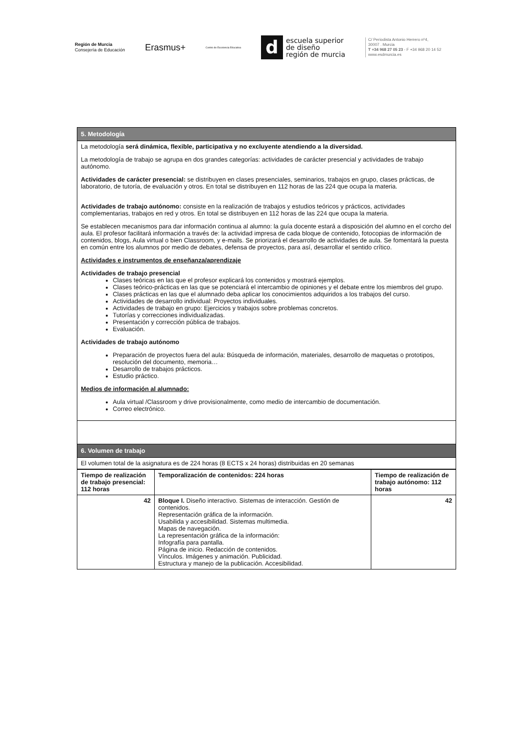Región de Murcia
Consejería de Educación
Erasmus+
Centro de Excelencia Educativa
descuela superior
de diseño
región de murcia
C/ Periodista Antonio Herrero nº4,
30007 . Murcia
T +34 968 27 05 23 - F +34 968 20 14 52
www.esdmurcia.es
| 5. Metodología |
| La metodología será dinámica, flexible, participativa y no excluyente atendiendo a la diversidad. La metodología de trabajo se agrupa en dos grandes categorías: actividades de carácter presencial y actividades de trabajo autónomo. Actividades de carácter presencial: se distribuyen en clases presenciales, seminarios, trabajos en grupo, clases prácticas, de laboratorio, de tutoría, de evaluación y otros. En total se distribuyen en 112 horas de las 224 que ocupa la materia. Actividades de trabajo autónomo: consiste en la realización de trabajos y estudios teóricos y prácticos, actividades complementarias, trabajos en red y otros. En total se distribuyen en 112 horas de las 224 que ocupa la materia. Se establecen mecanismos para dar información continua al alumno: la guía docente estará a disposición del alumno en el corcho del aula. El profesor facilitará información a través de: la actividad impresa de cada bloque de contenido, fotocopias de información de contenidos, blogs, Aula virtual o bien Classroom, y e-mails. Se priorizará el desarrollo de actividades de aula. Se fomentará la puesta en común entre los alumnos por medio de debates, defensa de proyectos, para así, desarrollar el sentido crítico. Actividades e instrumentos de enseñanza/aprendizaje Actividades de trabajo presencial Clases teóricas en las que el profesor explicará los contenidos y mostrará ejemplos. Clases teórico-prácticas en las que se potenciará el intercambio de opiniones y el debate entre los miembros del grupo. Clases prácticas en las que el alumnado deba aplicar los conocimientos adquiridos a los trabajos del curso. Actividades de desarrollo individual: Proyectos individuales. Actividades de trabajo en grupo: Ejercicios y trabajos sobre problemas concretos. Tutorías y correcciones individualizadas. Presentación y corrección pública de trabajos. Evaluación. Actividades de trabajo autónomo Preparación de proyectos fuera del aula: Búsqueda de información, materiales, desarrollo de maquetas o prototipos, resolución del documento, memoria… Desarrollo de trabajos prácticos. Estudio práctico. Medios de información al alumnado: Aula virtual /Classroom y drive provisionalmente, como medio de intercambio de documentación. Correo electrónico. |
| 6. Volumen de trabajo |
| El volumen total de la asignatura es de 224 horas (8 ECTS x 24 horas) distribuidas en 20 semanas |
| Tiempo de realización de trabajo presencial: 112 horas | Temporalización de contenidos: 224 horas | Tiempo de realización de trabajo autónomo: 112 horas |
| --- | --- | --- |
| 42 | Bloque I. Diseño interactivo. Sistemas de interacción. Gestión de contenidos. Representación gráfica de la información. Usabilida y accesibilidad. Sistemas multimedia. Mapas de navegación. La representación gráfica de la información: Infografía para pantalla. Página de inicio. Redacción de contenidos. Vínculos. Imágenes y animación. Publicidad. Estructura y manejo de la publicación. Accesibilidad. | 42 |